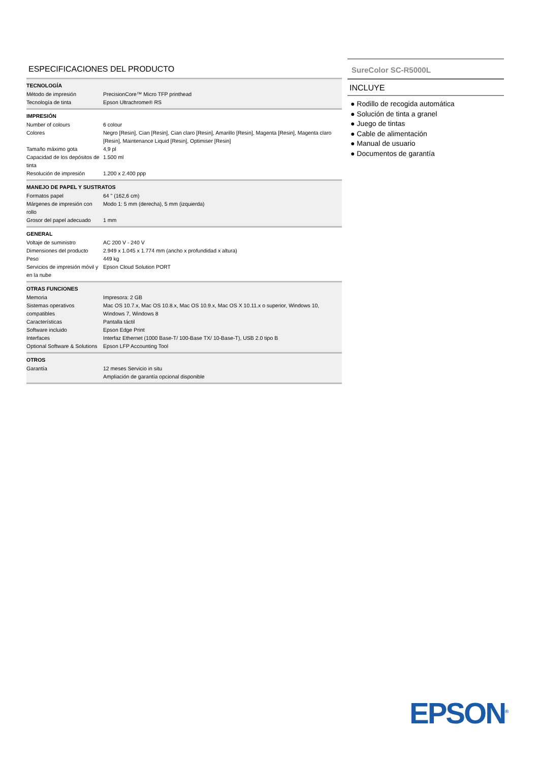ESPECIFICACIONES DEL PRODUCTO
TECNOLOGÍA
| Método de impresión | PrecisionCore™ Micro TFP printhead |
| Tecnología de tinta | Epson Ultrachrome® RS |
IMPRESIÓN
| Number of colours | 6 colour |
| Colores | Negro [Resin], Cian [Resin], Cian claro [Resin], Amarillo [Resin], Magenta [Resin], Magenta claro [Resin], Maintenance Liquid [Resin], Optimiser [Resin] |
| Tamaño máximo gota | 4,9 pl |
| Capacidad de los depósitos de tinta | 1.500 ml |
| Resolución de impresión | 1.200 x 2.400 ppp |
MANEJO DE PAPEL Y SUSTRATOS
| Formatos papel | 64 " (162,6 cm) |
| Márgenes de impresión con rollo | Modo 1: 5 mm (derecha), 5 mm (izquierda) |
| Grosor del papel adecuado | 1 mm |
GENERAL
| Voltaje de suministro | AC 200 V - 240 V |
| Dimensiones del producto | 2.949 x 1.045 x 1.774 mm (ancho x profundidad x altura) |
| Peso | 449 kg |
| Servicios de impresión móvil y en la nube | Epson Cloud Solution PORT |
OTRAS FUNCIONES
| Memoria | Impresora: 2 GB |
| Sistemas operativos compatibles | Mac OS 10.7.x, Mac OS 10.8.x, Mac OS 10.9.x, Mac OS X 10.11.x o superior, Windows 10, Windows 7, Windows 8 |
| Características | Pantalla táctil |
| Software incluido | Epson Edge Print |
| Interfaces | Interfaz Ethernet (1000 Base-T/ 100-Base TX/ 10-Base-T), USB 2.0 tipo B |
| Optional Software & Solutions | Epson LFP Accounting Tool |
OTROS
| Garantía | 12 meses Servicio in situ Ampliación de garantía opcional disponible |
SureColor SC-R5000L
INCLUYE
● Rodillo de recogida automática
● Solución de tinta a granel
● Juego de tintas
● Cable de alimentación
● Manual de usuario
● Documentos de garantía
EPSON<sup>®</sup>